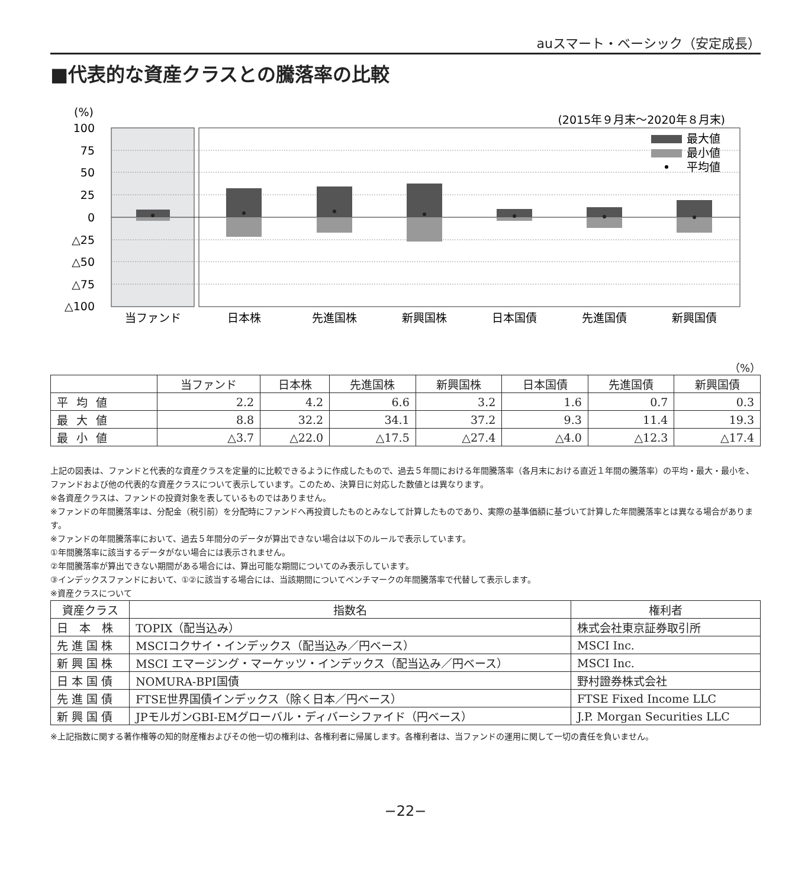auスマート・ベーシック（安定成長）
■代表的な資産クラスとの騰落率の比較
(%)
(2015年９月末〜2020年８月末)
100
75
50
25
0
△25
△50
△75
△100
最大値
最小値
平均値
当ファンド
日本株
先進国株
新興国株
日本国債
先進国債
新興国債
（%）
| | 当ファンド | 日本株 | 先進国株 | 新興国株 | 日本国債 | 先進国債 | 新興国債 |
| --- | --- | --- | --- | --- | --- | --- | --- |
| 平均値 | 2.2 | 4.2 | 6.6 | 3.2 | 1.6 | 0.7 | 0.3 |
| 最大値 | 8.8 | 32.2 | 34.1 | 37.2 | 9.3 | 11.4 | 19.3 |
| 最小値 | △3.7 | △22.0 | △17.5 | △27.4 | △4.0 | △12.3 | △17.4 |
上記の図表は、ファンドと代表的な資産クラスを定量的に比較できるように作成したもので、過去５年間における年間騰落率（各月末における直近１年間の騰落率）の平均・最大・最小を、ファンドおよび他の代表的な資産クラスについて表示しています。このため、決算日に対応した数値とは異なります。
※各資産クラスは、ファンドの投資対象を表しているものではありません。
※ファンドの年間騰落率は、分配金（税引前）を分配時にファンドへ再投資したものとみなして計算したものであり、実際の基準価額に基づいて計算した年間騰落率とは異なる場合があります。
※ファンドの年間騰落率において、過去５年間分のデータが算出できない場合は以下のルールで表示しています。
①年間騰落率に該当するデータがない場合には表示されません。
②年間騰落率が算出できない期間がある場合には、算出可能な期間についてのみ表示しています。
③インデックスファンドにおいて、①②に該当する場合には、当該期間についてベンチマークの年間騰落率で代替して表示します。
※資産クラスについて
| 資産クラス | 指数名 | 権利者 |
| --- | --- | --- |
| 日 本 株 | TOPIX（配当込み） | 株式会社東京証券取引所 |
| 先 進 国 株 | MSCIコクサイ・インデックス（配当込み／円ベース） | MSCI Inc. |
| 新 興 国 株 | MSCI エマージング・マーケッツ・インデックス（配当込み／円ベース） | MSCI Inc. |
| 日 本 国 債 | NOMURA-BPI国債 | 野村證券株式会社 |
| 先 進 国 債 | FTSE世界国債インデックス（除く日本／円ベース） | FTSE Fixed Income LLC |
| 新 興 国 債 | JPモルガンGBI-EMグローバル・ディバーシファイド（円ベース） | J.P. Morgan Securities LLC |
※上記指数に関する著作権等の知的財産権およびその他一切の権利は、各権利者に帰属します。各権利者は、当ファンドの運用に関して一切の責任を負いません。
−22−